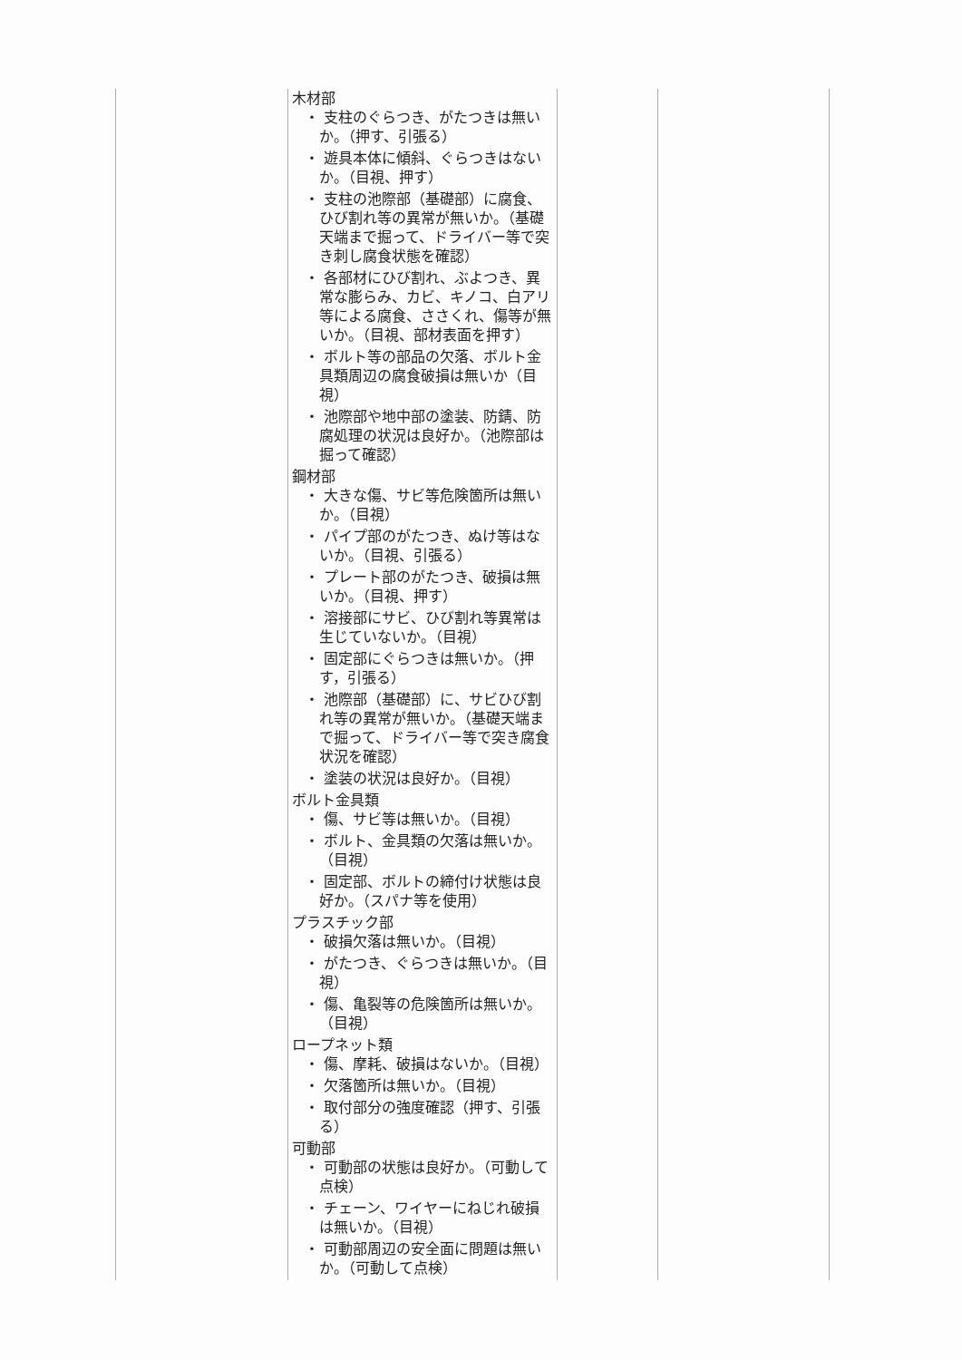| | 木材部 ・ 支柱のぐらつき、がたつきは無いか。（押す、引張る） ・ 遊具本体に傾斜、ぐらつきはないか。（目視、押す） ・ 支柱の池際部（基礎部）に腐食、ひび割れ等の異常が無いか。（基礎天端まで掘って、ドライバー等で突き刺し腐食状態を確認） ・ 各部材にひび割れ、ぶよつき、異常な膨らみ、カビ、キノコ、白アリ等による腐食、ささくれ、傷等が無いか。（目視、部材表面を押す） ・ ボルト等の部品の欠落、ボルト金具類周辺の腐食破損は無いか（目視） ・ 池際部や地中部の塗装、防錆、防腐処理の状況は良好か。（池際部は掘って確認） 鋼材部 ・ 大きな傷、サビ等危険箇所は無いか。（目視） ・ パイプ部のがたつき、ぬけ等はないか。（目視、引張る） ・ プレート部のがたつき、破損は無いか。（目視、押す） ・ 溶接部にサビ、ひび割れ等異常は生じていないか。（目視） ・ 固定部にぐらつきは無いか。（押す，引張る） ・ 池際部（基礎部）に、サビひび割れ等の異常が無いか。（基礎天端まで掘って、ドライバー等で突き腐食状況を確認） ・ 塗装の状況は良好か。（目視） ボルト金具類 ・ 傷、サビ等は無いか。（目視） ・ ボルト、金具類の欠落は無いか。（目視） ・ 固定部、ボルトの締付け状態は良好か。（スパナ等を使用） プラスチック部 ・ 破損欠落は無いか。（目視） ・ がたつき、ぐらつきは無いか。（目視） ・ 傷、亀裂等の危険箇所は無いか。（目視） ロープネット類 ・ 傷、摩耗、破損はないか。（目視） ・ 欠落箇所は無いか。（目視） ・ 取付部分の強度確認（押す、引張る） 可動部 ・ 可動部の状態は良好か。（可動して点検） ・ チェーン、ワイヤーにねじれ破損は無いか。（目視） ・ 可動部周辺の安全面に問題は無いか。（可動して点検） | | |